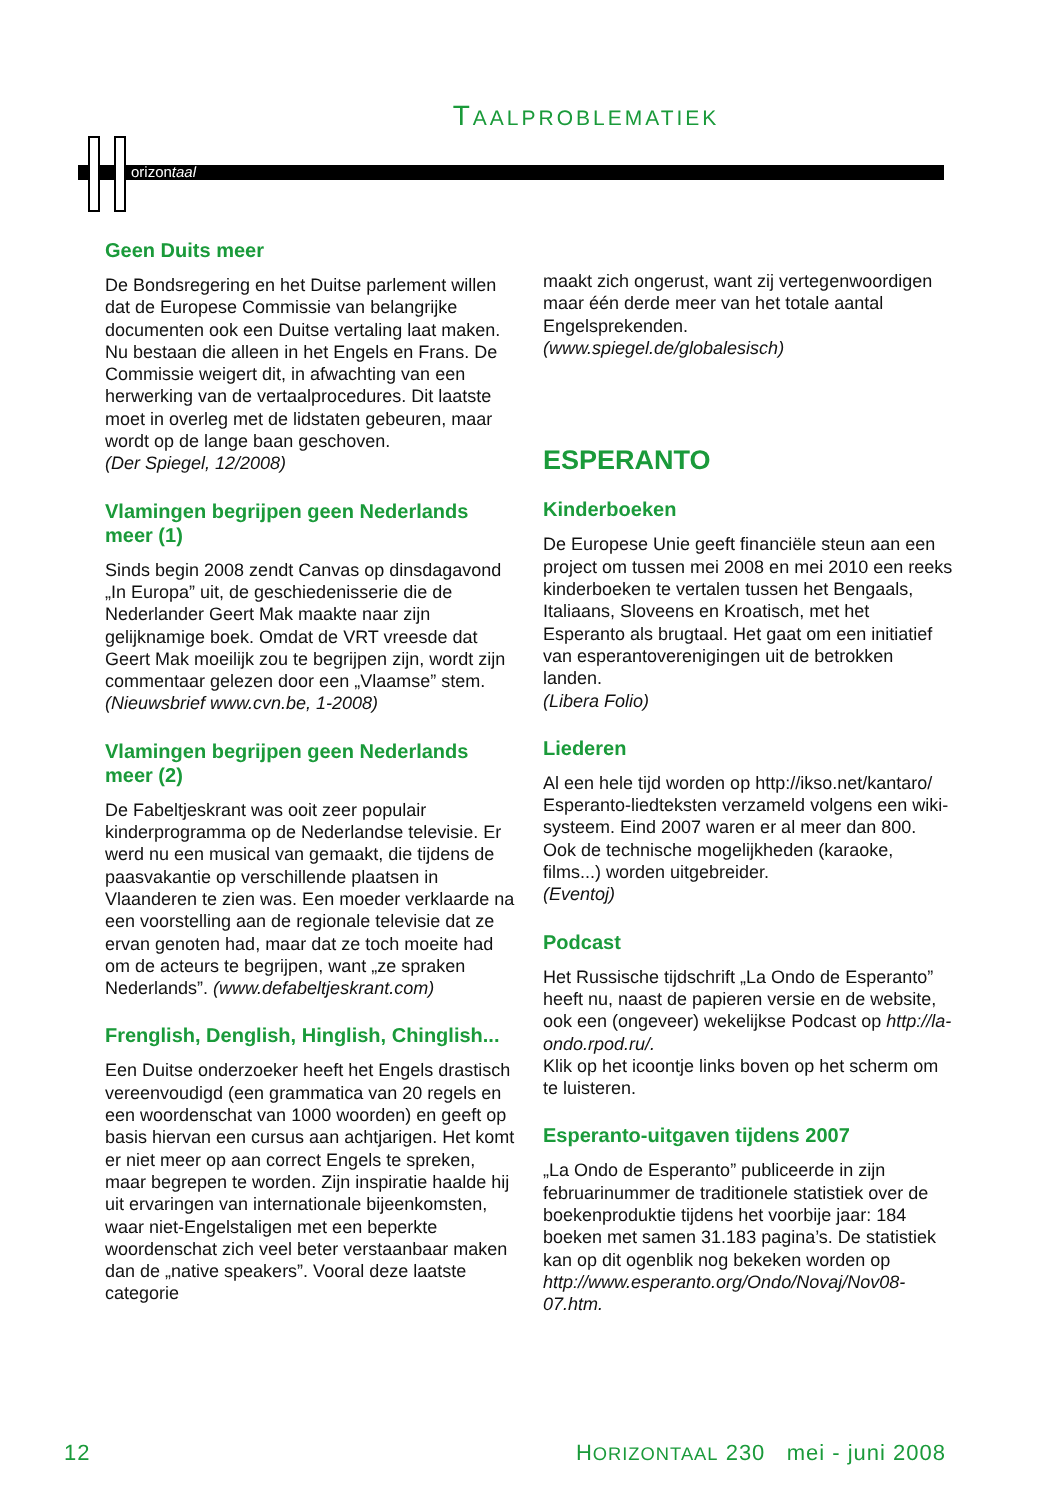TAALPROBLEMATIEK
orizontaal
Geen Duits meer
De Bondsregering en het Duitse parlement willen dat de Europese Commissie van belangrijke documenten ook een Duitse vertaling laat maken. Nu bestaan die alleen in het Engels en Frans. De Commissie weigert dit, in afwachting van een herwerking van de vertaalprocedures. Dit laatste moet in overleg met de lidstaten gebeuren, maar wordt op de lange baan geschoven.
(Der Spiegel, 12/2008)
Vlamingen begrijpen geen Nederlands meer (1)
Sinds begin 2008 zendt Canvas op dinsdagavond „In Europa” uit, de geschiedenisserie die de Nederlander Geert Mak maakte naar zijn gelijknamige boek. Omdat de VRT vreesde dat Geert Mak moeilijk zou te begrijpen zijn, wordt zijn commentaar gelezen door een „Vlaamse” stem. (Nieuwsbrief www.cvn.be, 1-2008)
Vlamingen begrijpen geen Nederlands meer (2)
De Fabeltjeskrant was ooit zeer populair kinderprogramma op de Nederlandse televisie. Er werd nu een musical van gemaakt, die tijdens de paasvakantie op verschillende plaatsen in Vlaanderen te zien was. Een moeder verklaarde na een voorstelling aan de regionale televisie dat ze ervan genoten had, maar dat ze toch moeite had om de acteurs te begrijpen, want „ze spraken Nederlands”. (www.defabeltjeskrant.com)
Frenglish, Denglish, Hinglish, Chinglish...
Een Duitse onderzoeker heeft het Engels drastisch vereenvoudigd (een grammatica van 20 regels en een woordenschat van 1000 woorden) en geeft op basis hiervan een cursus aan achtjarigen. Het komt er niet meer op aan correct Engels te spreken, maar begrepen te worden. Zijn inspiratie haalde hij uit ervaringen van internationale bijeenkomsten, waar niet-Engelstaligen met een beperkte woordenschat zich veel beter verstaanbaar maken dan de „native speakers”. Vooral deze laatste categorie
maakt zich ongerust, want zij vertegenwoordigen maar één derde meer van het totale aantal Engelsprekenden.
(www.spiegel.de/globalesisch)
ESPERANTO
Kinderboeken
De Europese Unie geeft financiële steun aan een project om tussen mei 2008 en mei 2010 een reeks kinderboeken te vertalen tussen het Bengaals, Italiaans, Sloveens en Kroatisch, met het Esperanto als brugtaal. Het gaat om een initiatief van esperantoverenigingen uit de betrokken landen.
(Libera Folio)
Liederen
Al een hele tijd worden op http://ikso.net/kantaro/ Esperanto-liedteksten verzameld volgens een wiki-systeem. Eind 2007 waren er al meer dan 800. Ook de technische mogelijkheden (karaoke, films...) worden uitgebreider.
(Eventoj)
Podcast
Het Russische tijdschrift „La Ondo de Esperanto” heeft nu, naast de papieren versie en de website, ook een (ongeveer) wekelijkse Podcast op http://la-ondo.rpod.ru/.
Klik op het icoontje links boven op het scherm om te luisteren.
Esperanto-uitgaven tijdens 2007
„La Ondo de Esperanto” publiceerde in zijn februarinummer de traditionele statistiek over de boekenproduktie tijdens het voorbije jaar: 184 boeken met samen 31.183 pagina’s. De statistiek kan op dit ogenblik nog bekeken worden op http://www.esperanto.org/Ondo/Novaj/Nov08-07.htm.
12 HORIZONTAAL 230 mei - juni 2008